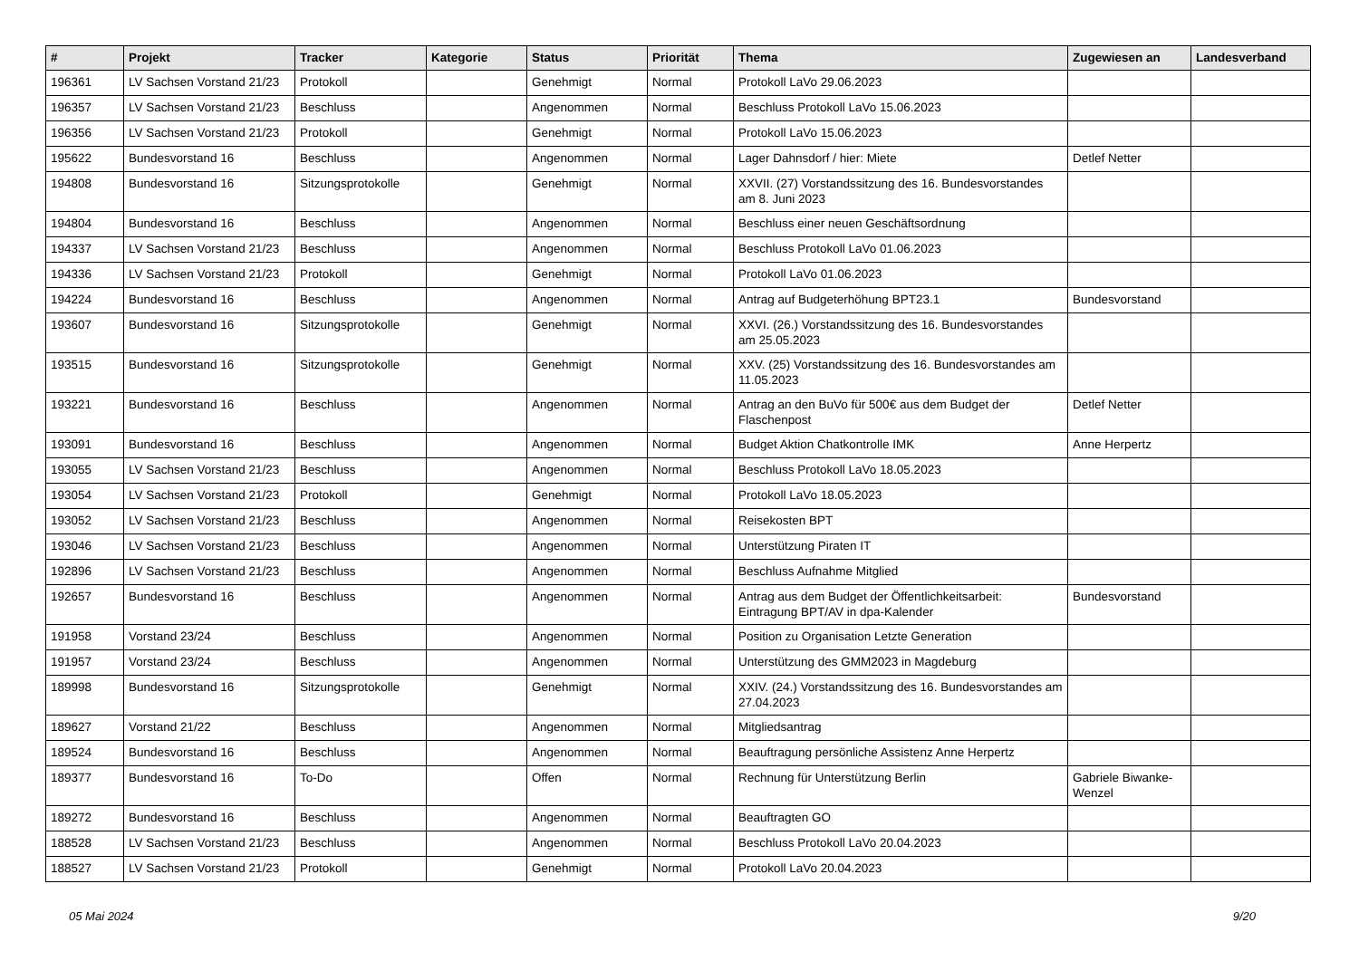| # | Projekt | Tracker | Kategorie | Status | Priorität | Thema | Zugewiesen an | Landesverband |
| --- | --- | --- | --- | --- | --- | --- | --- | --- |
| 196361 | LV Sachsen Vorstand 21/23 | Protokoll | | Genehmigt | Normal | Protokoll LaVo 29.06.2023 | | |
| 196357 | LV Sachsen Vorstand 21/23 | Beschluss | | Angenommen | Normal | Beschluss Protokoll LaVo 15.06.2023 | | |
| 196356 | LV Sachsen Vorstand 21/23 | Protokoll | | Genehmigt | Normal | Protokoll LaVo 15.06.2023 | | |
| 195622 | Bundesvorstand 16 | Beschluss | | Angenommen | Normal | Lager Dahnsdorf / hier: Miete | Detlef Netter | |
| 194808 | Bundesvorstand 16 | Sitzungsprotokolle | | Genehmigt | Normal | XXVII. (27) Vorstandssitzung des 16. Bundesvorstandes am 8. Juni 2023 | | |
| 194804 | Bundesvorstand 16 | Beschluss | | Angenommen | Normal | Beschluss einer neuen Geschäftsordnung | | |
| 194337 | LV Sachsen Vorstand 21/23 | Beschluss | | Angenommen | Normal | Beschluss Protokoll LaVo 01.06.2023 | | |
| 194336 | LV Sachsen Vorstand 21/23 | Protokoll | | Genehmigt | Normal | Protokoll LaVo 01.06.2023 | | |
| 194224 | Bundesvorstand 16 | Beschluss | | Angenommen | Normal | Antrag auf Budgeterhöhung BPT23.1 | Bundesvorstand | |
| 193607 | Bundesvorstand 16 | Sitzungsprotokolle | | Genehmigt | Normal | XXVI. (26.) Vorstandssitzung des 16. Bundesvorstandes am 25.05.2023 | | |
| 193515 | Bundesvorstand 16 | Sitzungsprotokolle | | Genehmigt | Normal | XXV. (25) Vorstandssitzung des 16. Bundesvorstandes am 11.05.2023 | | |
| 193221 | Bundesvorstand 16 | Beschluss | | Angenommen | Normal | Antrag an den BuVo für 500€ aus dem Budget der Flaschenpost | Detlef Netter | |
| 193091 | Bundesvorstand 16 | Beschluss | | Angenommen | Normal | Budget Aktion Chatkontrolle IMK | Anne Herpertz | |
| 193055 | LV Sachsen Vorstand 21/23 | Beschluss | | Angenommen | Normal | Beschluss Protokoll LaVo 18.05.2023 | | |
| 193054 | LV Sachsen Vorstand 21/23 | Protokoll | | Genehmigt | Normal | Protokoll LaVo 18.05.2023 | | |
| 193052 | LV Sachsen Vorstand 21/23 | Beschluss | | Angenommen | Normal | Reisekosten BPT | | |
| 193046 | LV Sachsen Vorstand 21/23 | Beschluss | | Angenommen | Normal | Unterstützung Piraten IT | | |
| 192896 | LV Sachsen Vorstand 21/23 | Beschluss | | Angenommen | Normal | Beschluss Aufnahme Mitglied | | |
| 192657 | Bundesvorstand 16 | Beschluss | | Angenommen | Normal | Antrag aus dem Budget der Öffentlichkeitsarbeit: Eintragung BPT/AV in dpa-Kalender | Bundesvorstand | |
| 191958 | Vorstand 23/24 | Beschluss | | Angenommen | Normal | Position zu Organisation Letzte Generation | | |
| 191957 | Vorstand 23/24 | Beschluss | | Angenommen | Normal | Unterstützung des GMM2023 in Magdeburg | | |
| 189998 | Bundesvorstand 16 | Sitzungsprotokolle | | Genehmigt | Normal | XXIV. (24.) Vorstandssitzung des 16. Bundesvorstandes am 27.04.2023 | | |
| 189627 | Vorstand 21/22 | Beschluss | | Angenommen | Normal | Mitgliedsantrag | | |
| 189524 | Bundesvorstand 16 | Beschluss | | Angenommen | Normal | Beauftragung persönliche Assistenz Anne Herpertz | | |
| 189377 | Bundesvorstand 16 | To-Do | | Offen | Normal | Rechnung für Unterstützung Berlin | Gabriele Biwanke-Wenzel | |
| 189272 | Bundesvorstand 16 | Beschluss | | Angenommen | Normal | Beauftragten GO | | |
| 188528 | LV Sachsen Vorstand 21/23 | Beschluss | | Angenommen | Normal | Beschluss Protokoll LaVo 20.04.2023 | | |
| 188527 | LV Sachsen Vorstand 21/23 | Protokoll | | Genehmigt | Normal | Protokoll LaVo 20.04.2023 | | |
05 Mai 2024 9/20